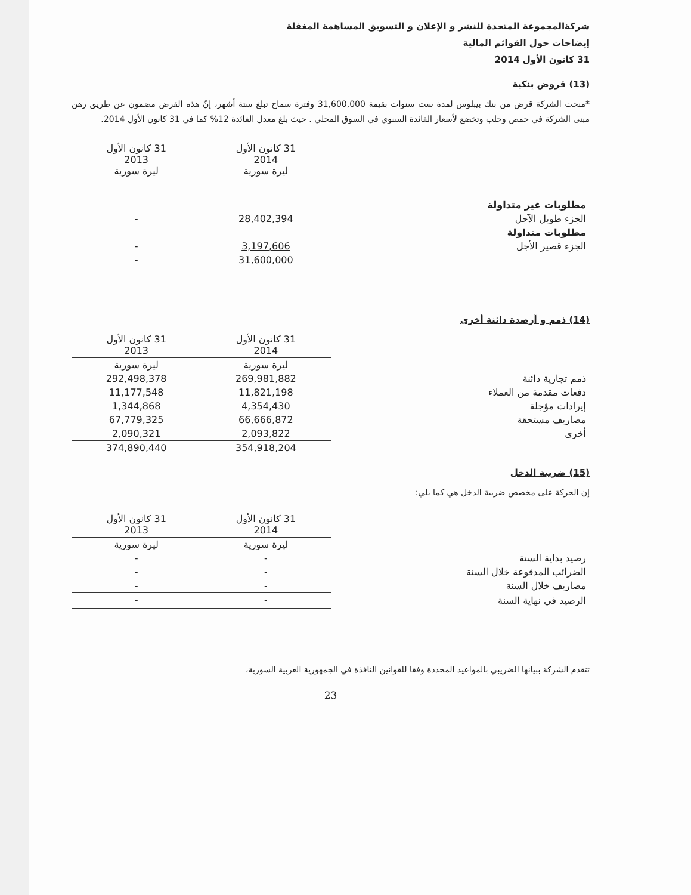شركةالمجموعة المتحدة للنشر و الإعلان و التسويق المساهمة المغفلة
إيضاحات حول القوائم المالية
31 كانون الأول 2014
(13) قروض بنكية
*منحت الشركة قرض من بنك بيبلوس لمدة ست سنوات بقيمة 31,600,000 وفترة سماح تبلغ ستة أشهر، إنّ هذه القرض مضمون عن طريق رهن مبنى الشركة في حمص وحلب وتخضع لأسعار الفائدة السنوي في السوق المحلي . حيث بلغ معدل الفائدة 12% كما في 31 كانون الأول 2014.
| | 31 كانون الأول 2014 ليرة سورية | 31 كانون الأول 2013 ليرة سورية |
| مطلوبات غير متداولة | | |
| الجزء طويل الآجل | 28,402,394 | - |
| مطلوبات متداولة | | |
| الجزء قصير الأجل | 3,197,606 | - |
| | 31,600,000 | - |
(14) ذمم و أرصدة دائنة أخرى
| | 31 كانون الأول 2014 | 31 كانون الأول 2013 |
| | ليرة سورية | ليرة سورية |
| ذمم تجارية دائنة | 269,981,882 | 292,498,378 |
| دفعات مقدمة من العملاء | 11,821,198 | 11,177,548 |
| إيرادات مؤجلة | 4,354,430 | 1,344,868 |
| مصاريف مستحقة | 66,666,872 | 67,779,325 |
| أخرى | 2,093,822 | 2,090,321 |
| | 354,918,204 | 374,890,440 |
(15) ضريبة الدخل
إن الحركة على مخصص ضريبة الدخل هي كما يلي:
| | 31 كانون الأول 2014 | 31 كانون الأول 2013 |
| | ليرة سورية | ليرة سورية |
| رصيد بداية السنة | - | - |
| الضرائب المدفوعة خلال السنة | - | - |
| مصاريف خلال السنة | - | - |
| الرصيد في نهاية السنة | - | - |
تتقدم الشركة ببيانها الضريبي بالمواعيد المحددة وفقا للقوانين النافذة في الجمهورية العربية السورية،
23